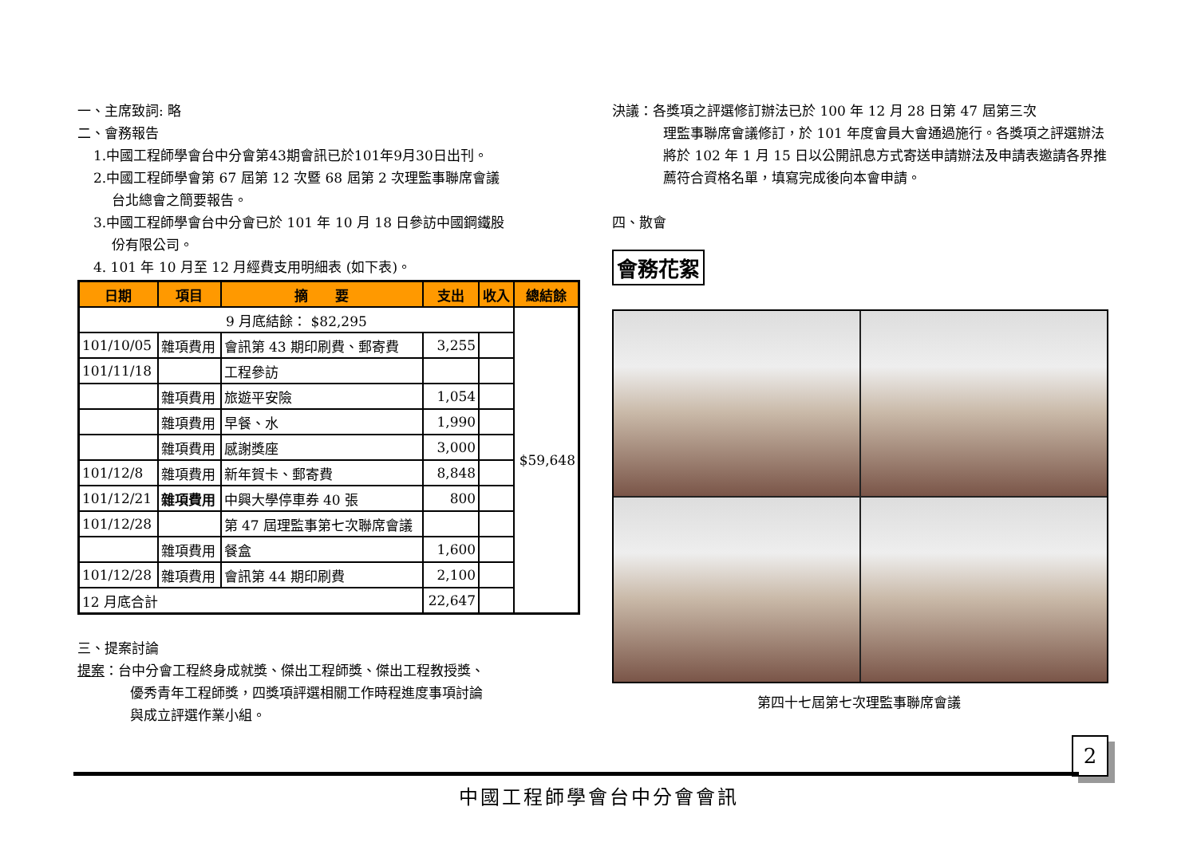一、主席致詞: 略
二、會務報告
1.中國工程師學會台中分會第43期會訊已於101年9月30日出刊。
2.中國工程師學會第 67 屆第 12 次暨 68 屆第 2 次理監事聯席會議
台北總會之簡要報告。
3.中國工程師學會台中分會已於 101 年 10 月 18 日參訪中國鋼鐵股
份有限公司。
4. 101 年 10 月至 12 月經費支用明細表 (如下表)。
| 日期 | 項目 | 摘 要 | 支出 | 收入 | 總結餘 |
| --- | --- | --- | --- | --- | --- |
| 9 月底結餘： $82,295 | | | | | $59,648 |
| 101/10/05 | 雜項費用 | 會訊第 43 期印刷費、郵寄費 | 3,255 | | |
| 101/11/18 | | 工程參訪 | | | |
| | 雜項費用 | 旅遊平安險 | 1,054 | | |
| | 雜項費用 | 早餐、水 | 1,990 | | |
| | 雜項費用 | 感謝獎座 | 3,000 | | |
| 101/12/8 | 雜項費用 | 新年賀卡、郵寄費 | 8,848 | | |
| 101/12/21 | 雜項費用 | 中興大學停車券 40 張 | 800 | | |
| 101/12/28 | | 第 47 屆理監事第七次聯席會議 | | | |
| | 雜項費用 | 餐盒 | 1,600 | | |
| 101/12/28 | 雜項費用 | 會訊第 44 期印刷費 | 2,100 | | |
| 12 月底合計 | | | 22,647 | | |
三、提案討論
提案：台中分會工程終身成就獎、傑出工程師獎、傑出工程教授獎、
優秀青年工程師獎，四獎項評選相關工作時程進度事項討論
與成立評選作業小組。
決議：各獎項之評選修訂辦法已於 100 年 12 月 28 日第 47 屆第三次
理監事聯席會議修訂，於 101 年度會員大會通過施行。各獎項之評選辦法將於 102 年 1 月 15 日以公開訊息方式寄送申請辦法及申請表邀請各界推薦符合資格名單，填寫完成後向本會申請。
四、散會
會務花絮
第四十七屆第七次理監事聯席會議
2
中國工程師學會台中分會會訊